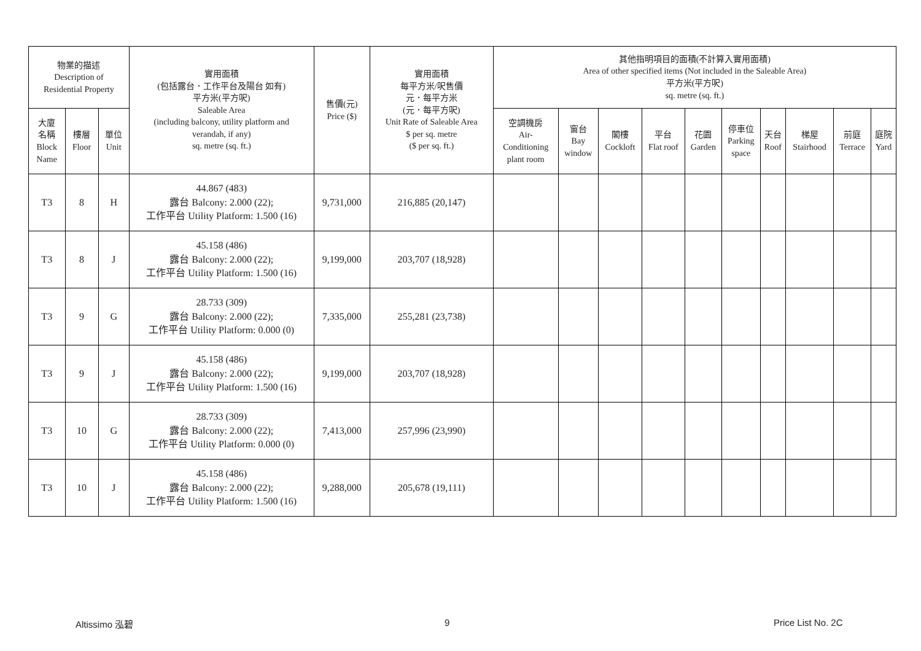| 物業的描述 Description of Residential Property | | | 實用面積 (包括露台．工作平台及陽台 如有) 平方米(平方呎) Saleable Area (including balcony, utility platform and verandah, if any) sq. metre (sq. ft.) | 售價(元) Price ($) | 實用面積 每平方米/呎售價 元．每平方米 (元．每平方呎) Unit Rate of Saleable Area $ per sq. metre ($ per sq. ft.) | 其他指明項目的面積(不計算入實用面積) Area of other specified items (Not included in the Saleable Area) 平方米(平方呎) sq. metre (sq. ft.) | | | | | | | | | |
| --- | --- | --- | --- | --- | --- | --- | --- | --- | --- | --- | --- | --- | --- | --- | --- |
| 大廈 名稱 Block Name | 樓層 Floor | 單位 Unit | | | | 空調機房 Air- Conditioning plant room | 窗台 Bay window | 閣樓 Cockloft | 平台 Flat roof | 花園 Garden | 停車位 Parking space | 天台 Roof | 梯屋 Stairhood | 前庭 Terrace | 庭院 Yard |
| T3 | 8 | H | 44.867 (483) 露台 Balcony: 2.000 (22); 工作平台 Utility Platform: 1.500 (16) | 9,731,000 | 216,885 (20,147) | | | | | | | | | | |
| T3 | 8 | J | 45.158 (486) 露台 Balcony: 2.000 (22); 工作平台 Utility Platform: 1.500 (16) | 9,199,000 | 203,707 (18,928) | | | | | | | | | | |
| T3 | 9 | G | 28.733 (309) 露台 Balcony: 2.000 (22); 工作平台 Utility Platform: 0.000 (0) | 7,335,000 | 255,281 (23,738) | | | | | | | | | | |
| T3 | 9 | J | 45.158 (486) 露台 Balcony: 2.000 (22); 工作平台 Utility Platform: 1.500 (16) | 9,199,000 | 203,707 (18,928) | | | | | | | | | | |
| T3 | 10 | G | 28.733 (309) 露台 Balcony: 2.000 (22); 工作平台 Utility Platform: 0.000 (0) | 7,413,000 | 257,996 (23,990) | | | | | | | | | | |
| T3 | 10 | J | 45.158 (486) 露台 Balcony: 2.000 (22); 工作平台 Utility Platform: 1.500 (16) | 9,288,000 | 205,678 (19,111) | | | | | | | | | | |
Altissimo 泓碧 9 Price List No. 2C